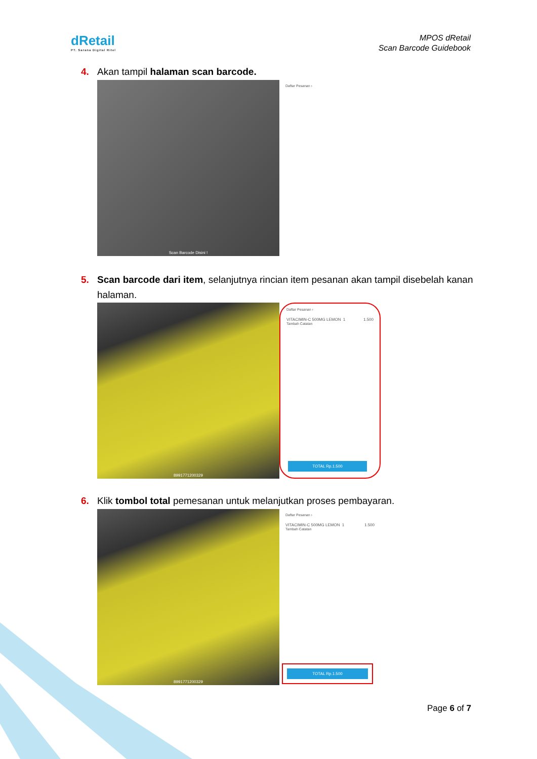dRetail
PT. Sarana Digital Ritel
MPOS dRetail
Scan Barcode Guidebook
4. Akan tampil halaman scan barcode.
Scan Barcode Disini !
Daftar Pesanan ›
5. Scan barcode dari item, selanjutnya rincian item pesanan akan tampil disebelah kanan
halaman.
8991771200329
Daftar Pesanan ›
VITACIMIN-C 500MG LEMON 1 1.500
Tambah Catatan
TOTAL Rp.1.500
6. Klik tombol total pemesanan untuk melanjutkan proses pembayaran.
8991771200329
Daftar Pesanan ›
VITACIMIN-C 500MG LEMON 1 1.500
Tambah Catatan
TOTAL Rp.1.500
Page 6 of 7